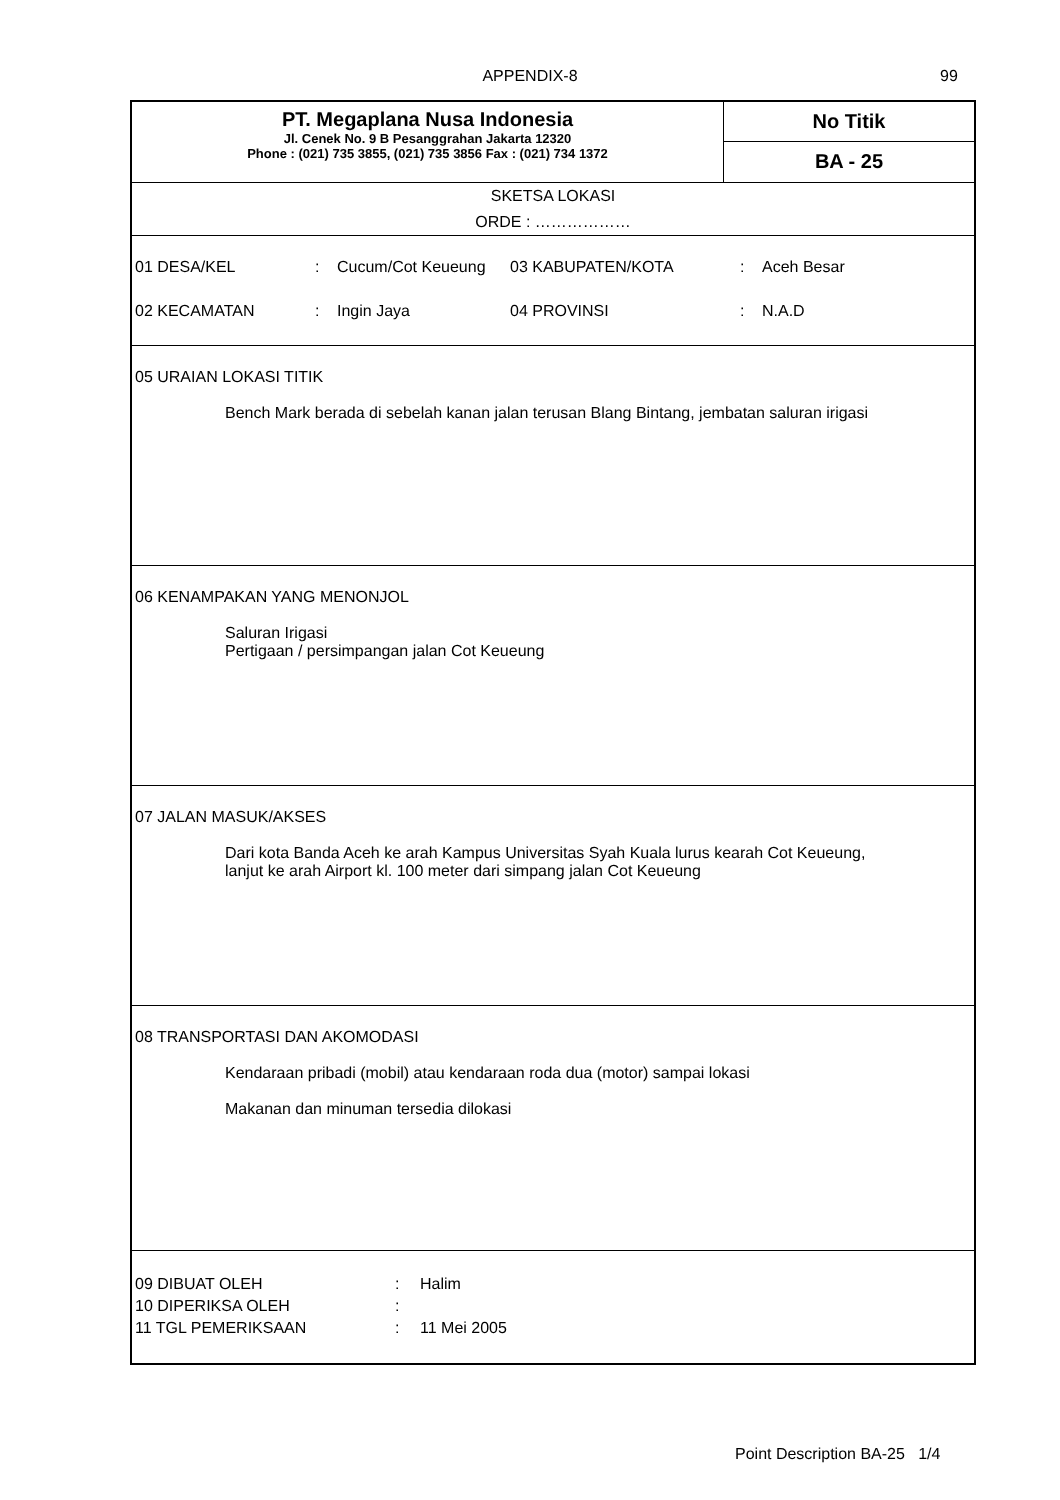APPENDIX-8 99
PT. Megaplana Nusa Indonesia
Jl. Cenek No. 9 B Pesanggrahan Jakarta 12320
Phone : (021) 735 3855, (021) 735 3856 Fax : (021) 734 1372
No Titik
BA - 25
SKETSA LOKASI
ORDE : ………………
| 01 DESA/KEL | : | Cucum/Cot Keueung | 03 KABUPATEN/KOTA | : | Aceh Besar |
| 02 KECAMATAN | : | Ingin Jaya | 04 PROVINSI | : | N.A.D |
05 URAIAN LOKASI TITIK
Bench Mark berada di sebelah kanan jalan terusan Blang Bintang, jembatan saluran irigasi
06 KENAMPAKAN YANG MENONJOL
Saluran Irigasi
Pertigaan / persimpangan jalan Cot Keueung
07 JALAN MASUK/AKSES
Dari kota Banda Aceh ke arah Kampus Universitas Syah Kuala lurus kearah Cot Keueung,
lanjut ke arah Airport kl. 100 meter dari simpang jalan Cot Keueung
08 TRANSPORTASI DAN AKOMODASI
Kendaraan pribadi (mobil) atau kendaraan roda dua (motor) sampai lokasi
Makanan dan minuman tersedia dilokasi
| 09 DIBUAT OLEH | : | Halim |
| 10 DIPERIKSA OLEH | : | |
| 11 TGL PEMERIKSAAN | : | 11 Mei 2005 |
Point Description BA-25 1/4